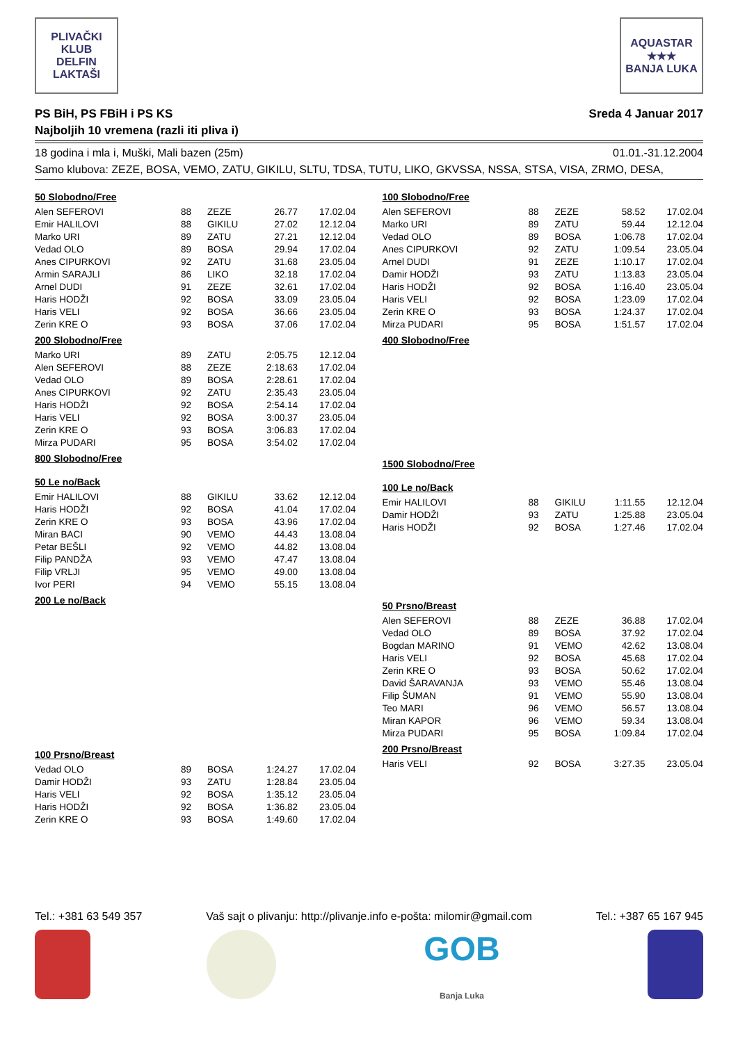PLIVAČKI KLUB
DELFIN
LAKTAŠI
AQUASTAR
★★★
BANJA LUKA
PS BiH, PS FBiH i PS KS
Najboljih 10 vremena (razli iti pliva i)
Sreda 4 Januar 2017
18 godina i mla i, Muški, Mali bazen (25m) 01.01.-31.12.2004
Samo klubova: ZEZE, BOSA, VEMO, ZATU, GIKILU, SLTU, TDSA, TUTU, LIKO, GKVSSA, NSSA, STSA, VISA, ZRMO, DESA,
50 Slobodno/Free
| Alen SEFEROVI | 88 | ZEZE | 26.77 | 17.02.04 |
| Emir HALILOVI | 88 | GIKILU | 27.02 | 12.12.04 |
| Marko URI | 89 | ZATU | 27.21 | 12.12.04 |
| Vedad OLO | 89 | BOSA | 29.94 | 17.02.04 |
| Anes CIPURKOVI | 92 | ZATU | 31.68 | 23.05.04 |
| Armin SARAJLI | 86 | LIKO | 32.18 | 17.02.04 |
| Arnel DUDI | 91 | ZEZE | 32.61 | 17.02.04 |
| Haris HODŽI | 92 | BOSA | 33.09 | 23.05.04 |
| Haris VELI | 92 | BOSA | 36.66 | 23.05.04 |
| Zerin KRE O | 93 | BOSA | 37.06 | 17.02.04 |
200 Slobodno/Free
| Marko URI | 89 | ZATU | 2:05.75 | 12.12.04 |
| Alen SEFEROVI | 88 | ZEZE | 2:18.63 | 17.02.04 |
| Vedad OLO | 89 | BOSA | 2:28.61 | 17.02.04 |
| Anes CIPURKOVI | 92 | ZATU | 2:35.43 | 23.05.04 |
| Haris HODŽI | 92 | BOSA | 2:54.14 | 17.02.04 |
| Haris VELI | 92 | BOSA | 3:00.37 | 23.05.04 |
| Zerin KRE O | 93 | BOSA | 3:06.83 | 17.02.04 |
| Mirza PUDARI | 95 | BOSA | 3:54.02 | 17.02.04 |
800 Slobodno/Free
50 Le no/Back
| Emir HALILOVI | 88 | GIKILU | 33.62 | 12.12.04 |
| Haris HODŽI | 92 | BOSA | 41.04 | 17.02.04 |
| Zerin KRE O | 93 | BOSA | 43.96 | 17.02.04 |
| Miran BACI | 90 | VEMO | 44.43 | 13.08.04 |
| Petar BEŠLI | 92 | VEMO | 44.82 | 13.08.04 |
| Filip PANDŽA | 93 | VEMO | 47.47 | 13.08.04 |
| Filip VRLJI | 95 | VEMO | 49.00 | 13.08.04 |
| Ivor PERI | 94 | VEMO | 55.15 | 13.08.04 |
200 Le no/Back
100 Prsno/Breast
| Vedad OLO | 89 | BOSA | 1:24.27 | 17.02.04 |
| Damir HODŽI | 93 | ZATU | 1:28.84 | 23.05.04 |
| Haris VELI | 92 | BOSA | 1:35.12 | 23.05.04 |
| Haris HODŽI | 92 | BOSA | 1:36.82 | 23.05.04 |
| Zerin KRE O | 93 | BOSA | 1:49.60 | 17.02.04 |
100 Slobodno/Free
| Alen SEFEROVI | 88 | ZEZE | 58.52 | 17.02.04 |
| Marko URI | 89 | ZATU | 59.44 | 12.12.04 |
| Vedad OLO | 89 | BOSA | 1:06.78 | 17.02.04 |
| Anes CIPURKOVI | 92 | ZATU | 1:09.54 | 23.05.04 |
| Arnel DUDI | 91 | ZEZE | 1:10.17 | 17.02.04 |
| Damir HODŽI | 93 | ZATU | 1:13.83 | 23.05.04 |
| Haris HODŽI | 92 | BOSA | 1:16.40 | 23.05.04 |
| Haris VELI | 92 | BOSA | 1:23.09 | 17.02.04 |
| Zerin KRE O | 93 | BOSA | 1:24.37 | 17.02.04 |
| Mirza PUDARI | 95 | BOSA | 1:51.57 | 17.02.04 |
400 Slobodno/Free
1500 Slobodno/Free
100 Le no/Back
| Emir HALILOVI | 88 | GIKILU | 1:11.55 | 12.12.04 |
| Damir HODŽI | 93 | ZATU | 1:25.88 | 23.05.04 |
| Haris HODŽI | 92 | BOSA | 1:27.46 | 17.02.04 |
50 Prsno/Breast
| Alen SEFEROVI | 88 | ZEZE | 36.88 | 17.02.04 |
| Vedad OLO | 89 | BOSA | 37.92 | 17.02.04 |
| Bogdan MARINO | 91 | VEMO | 42.62 | 13.08.04 |
| Haris VELI | 92 | BOSA | 45.68 | 17.02.04 |
| Zerin KRE O | 93 | BOSA | 50.62 | 17.02.04 |
| David ŠARAVANJA | 93 | VEMO | 55.46 | 13.08.04 |
| Filip ŠUMAN | 91 | VEMO | 55.90 | 13.08.04 |
| Teo MARI | 96 | VEMO | 56.57 | 13.08.04 |
| Miran KAPOR | 96 | VEMO | 59.34 | 13.08.04 |
| Mirza PUDARI | 95 | BOSA | 1:09.84 | 17.02.04 |
200 Prsno/Breast
| Haris VELI | 92 | BOSA | 3:27.35 | 23.05.04 |
Tel.: +381 63 549 357 Vaš sajt o plivanju: http://plivanje.info e-pošta: milomir@gmail.com Tel.: +387 65 167 945
GOB
Banja Luka